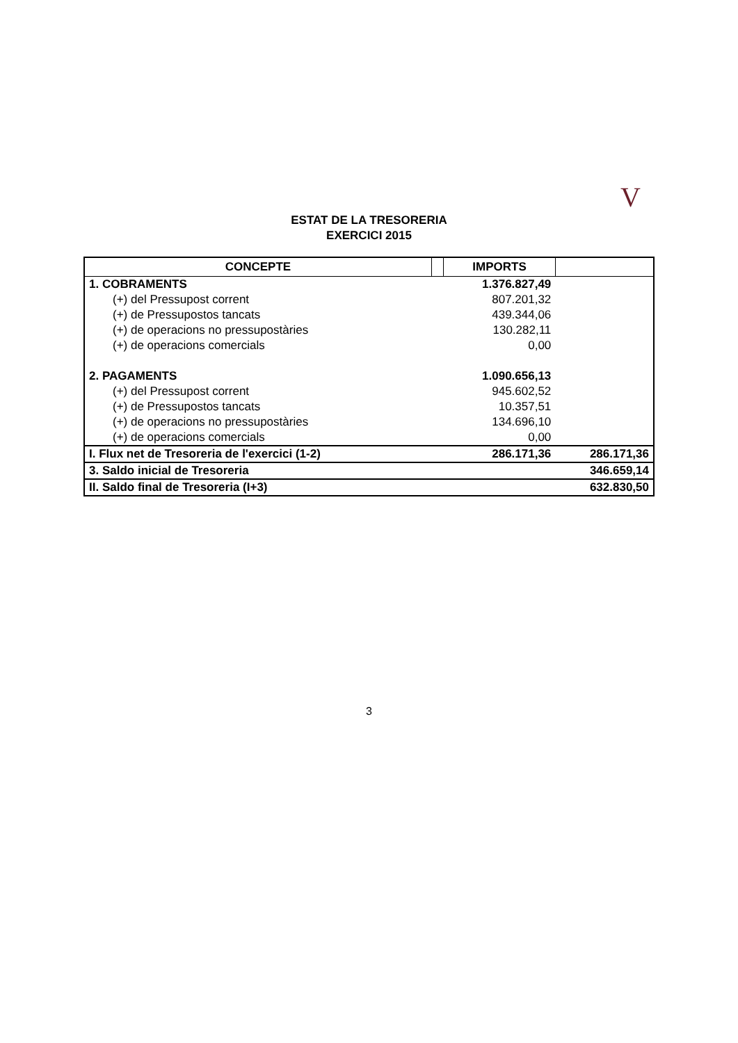V
ESTAT DE LA TRESORERIA
EXERCICI 2015
| CONCEPTE | | IMPORTS | |
| --- | --- | --- | --- |
| 1. COBRAMENTS | | 1.376.827,49 | |
| (+) del Pressupost corrent | | 807.201,32 | |
| (+) de Pressupostos tancats | | 439.344,06 | |
| (+) de operacions no pressupostàries | | 130.282,11 | |
| (+) de operacions comercials | | 0,00 | |
| 2. PAGAMENTS | | 1.090.656,13 | |
| (+) del Pressupost corrent | | 945.602,52 | |
| (+) de Pressupostos tancats | | 10.357,51 | |
| (+) de operacions no pressupostàries | | 134.696,10 | |
| (+) de operacions comercials | | 0,00 | |
| I. Flux net de Tresoreria de l'exercici (1-2) | | 286.171,36 | 286.171,36 |
| 3. Saldo inicial de Tresoreria | | | 346.659,14 |
| II. Saldo final de Tresoreria (I+3) | | | 632.830,50 |
3